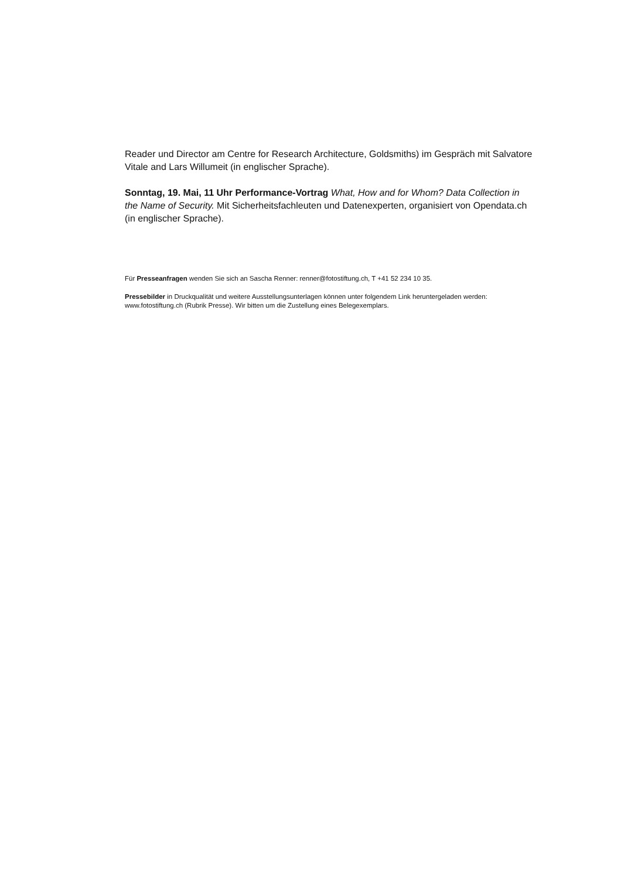Reader und Director am Centre for Research Architecture, Goldsmiths) im Gespräch mit Salvatore Vitale and Lars Willumeit (in englischer Sprache).
Sonntag, 19. Mai, 11 Uhr Performance-Vortrag What, How and for Whom? Data Collection in the Name of Security. Mit Sicherheitsfachleuten und Datenexperten, organisiert von Opendata.ch (in englischer Sprache).
Für Presseanfragen wenden Sie sich an Sascha Renner: renner@fotostiftung.ch, T +41 52 234 10 35.
Pressebilder in Druckqualität und weitere Ausstellungsunterlagen können unter folgendem Link heruntergeladen werden: www.fotostiftung.ch (Rubrik Presse). Wir bitten um die Zustellung eines Belegexemplars.